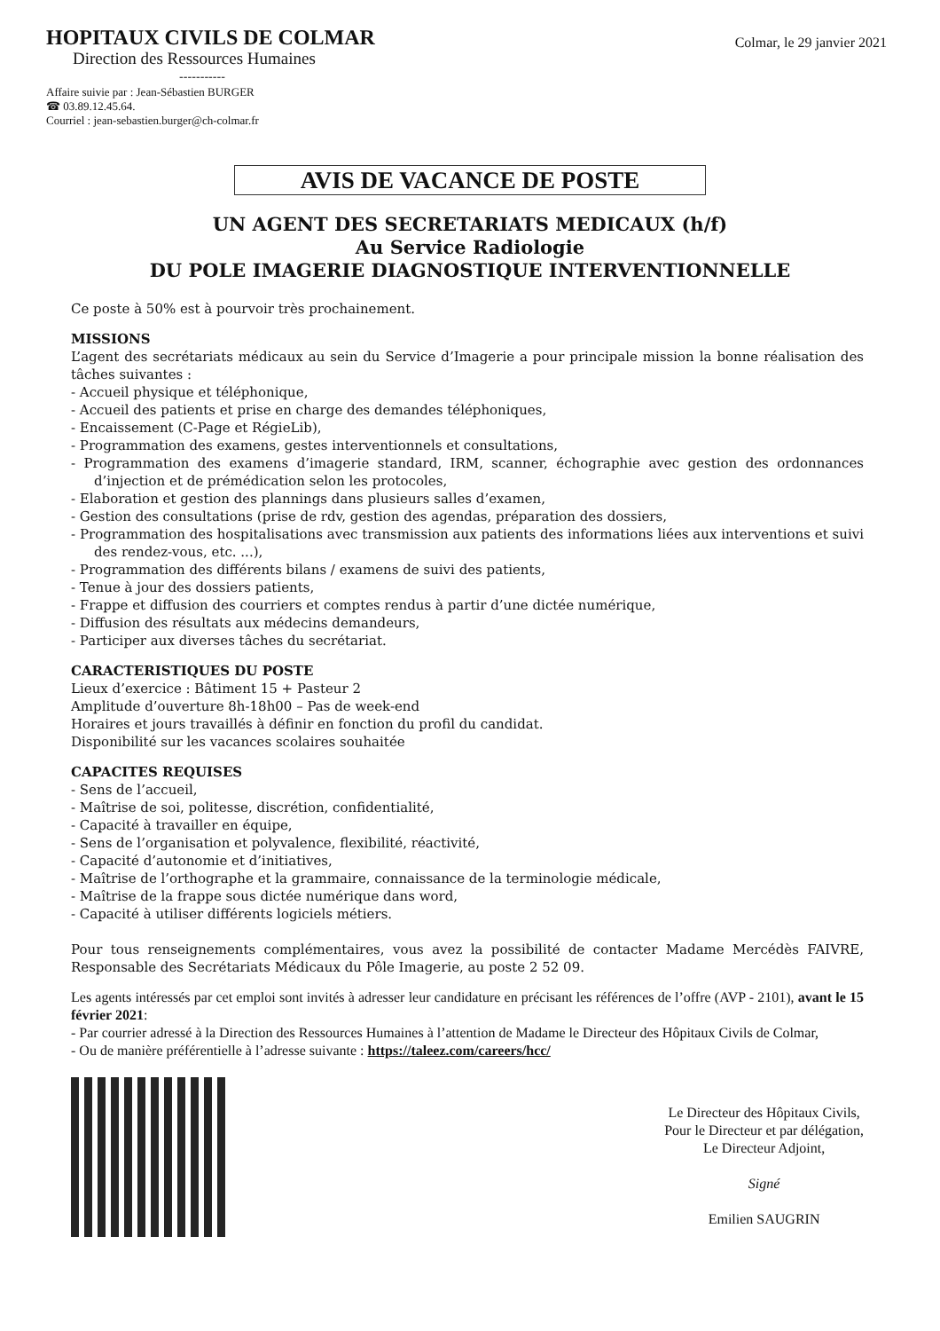HOPITAUX CIVILS DE COLMAR
Direction des Ressources Humaines
-----------
Colmar, le 29 janvier 2021
Affaire suivie par : Jean-Sébastien BURGER
☎ 03.89.12.45.64.
Courriel : jean-sebastien.burger@ch-colmar.fr
AVIS DE VACANCE DE POSTE
UN AGENT DES SECRETARIATS MEDICAUX (h/f)
Au Service Radiologie
DU POLE IMAGERIE DIAGNOSTIQUE INTERVENTIONNELLE
Ce poste à 50% est à pourvoir très prochainement.
MISSIONS
L’agent des secrétariats médicaux au sein du Service d’Imagerie a pour principale mission la bonne réalisation des tâches suivantes :
- Accueil physique et téléphonique,
- Accueil des patients et prise en charge des demandes téléphoniques,
- Encaissement (C-Page et RégieLib),
- Programmation des examens, gestes interventionnels et consultations,
- Programmation des examens d’imagerie standard, IRM, scanner, échographie avec gestion des ordonnances d’injection et de prémédication selon les protocoles,
- Elaboration et gestion des plannings dans plusieurs salles d’examen,
- Gestion des consultations (prise de rdv, gestion des agendas, préparation des dossiers,
- Programmation des hospitalisations avec transmission aux patients des informations liées aux interventions et suivi des rendez-vous, etc. ...),
- Programmation des différents bilans / examens de suivi des patients,
- Tenue à jour des dossiers patients,
- Frappe et diffusion des courriers et comptes rendus à partir d’une dictée numérique,
- Diffusion des résultats aux médecins demandeurs,
- Participer aux diverses tâches du secrétariat.
CARACTERISTIQUES DU POSTE
Lieux d’exercice : Bâtiment 15 + Pasteur 2
Amplitude d’ouverture 8h-18h00 – Pas de week-end
Horaires et jours travaillés à définir en fonction du profil du candidat.
Disponibilité sur les vacances scolaires souhaitée
CAPACITES REQUISES
- Sens de l’accueil,
- Maîtrise de soi, politesse, discrétion, confidentialité,
- Capacité à travailler en équipe,
- Sens de l’organisation et polyvalence, flexibilité, réactivité,
- Capacité d’autonomie et d’initiatives,
- Maîtrise de l’orthographe et la grammaire, connaissance de la terminologie médicale,
- Maîtrise de la frappe sous dictée numérique dans word,
- Capacité à utiliser différents logiciels métiers.
Pour tous renseignements complémentaires, vous avez la possibilité de contacter Madame Mercédès FAIVRE, Responsable des Secrétariats Médicaux du Pôle Imagerie, au poste 2 52 09.
Les agents intéressés par cet emploi sont invités à adresser leur candidature en précisant les références de l’offre (AVP - 2101), avant le 15 février 2021:
- Par courrier adressé à la Direction des Ressources Humaines à l’attention de Madame le Directeur des Hôpitaux Civils de Colmar,
- Ou de manière préférentielle à l’adresse suivante : https://taleez.com/careers/hcc/
Le Directeur des Hôpitaux Civils,
Pour le Directeur et par délégation,
Le Directeur Adjoint,
Signé
Emilien SAUGRIN